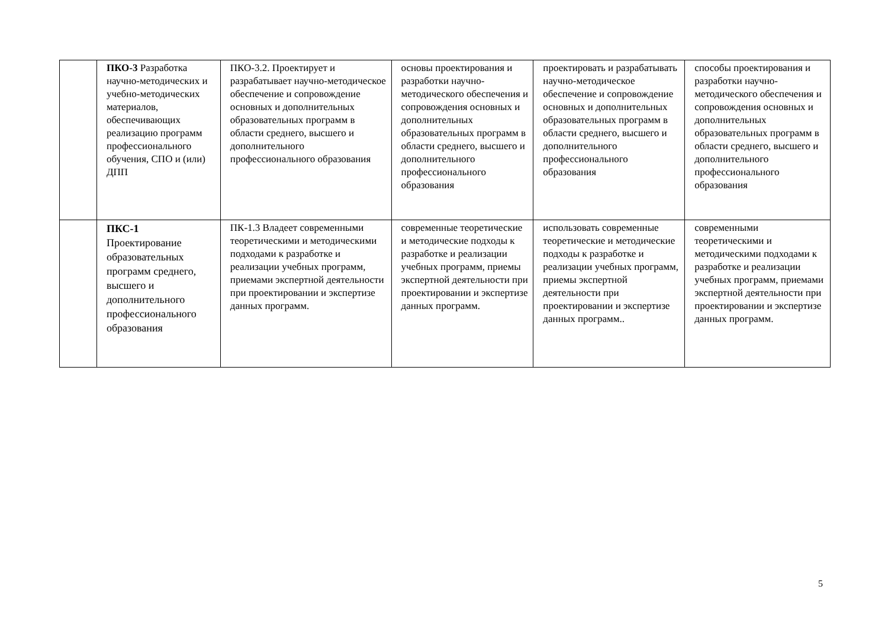| | ПКО-3 Разработка научно-методических и учебно-методических материалов, обеспечивающих реализацию программ профессионального обучения, СПО и (или) ДПП | ПКО-3.2. Проектирует и разрабатывает научно-методическое обеспечение и сопровождение основных и дополнительных образовательных программ в области среднего, высшего и дополнительного профессионального образования | основы проектирования и разработки научно-методического обеспечения и сопровождения основных и дополнительных образовательных программ в области среднего, высшего и дополнительного профессионального образования | проектировать и разрабатывать научно-методическое обеспечение и сопровождение основных и дополнительных образовательных программ в области среднего, высшего и дополнительного профессионального образования | способы проектирования и разработки научно-методического обеспечения и сопровождения основных и дополнительных образовательных программ в области среднего, высшего и дополнительного профессионального образования |
| | ПКС-1 Проектирование образовательных программ среднего, высшего и дополнительного профессионального образования | ПК-1.3 Владеет современными теоретическими и методическими подходами к разработке и реализации учебных программ, приемами экспертной деятельности при проектировании и экспертизе данных программ. | современные теоретические и методические подходы к разработке и реализации учебных программ, приемы экспертной деятельности при проектировании и экспертизе данных программ. | использовать современные теоретические и методические подходы к разработке и реализации учебных программ, приемы экспертной деятельности при проектировании и экспертизе данных программ.. | современными теоретическими и методическими подходами к разработке и реализации учебных программ, приемами экспертной деятельности при проектировании и экспертизе данных программ. |
5